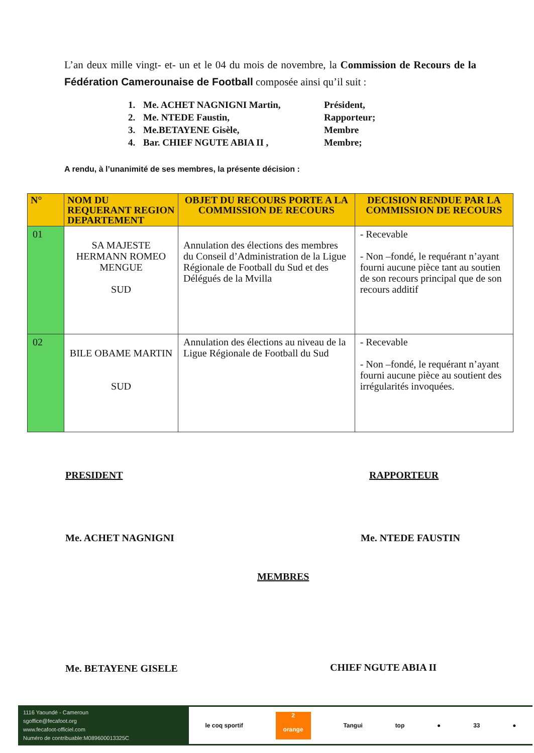L’an deux mille vingt- et- un et le 04 du mois de novembre, la Commission de Recours de la Fédération Camerounaise de Football composée ainsi qu’il suit :
1. Me. ACHET NAGNIGNI Martin, Président,
2. Me. NTEDE Faustin, Rapporteur;
3. Me.BETAYENE Gisèle, Membre
4. Bar. CHIEF NGUTE ABIA II , Membre;
A rendu, à l’unanimité de ses membres, la présente décision :
| N° | NOM DU REQUERANT REGION DEPARTEMENT | OBJET DU RECOURS PORTE A LA COMMISSION DE RECOURS | DECISION RENDUE PAR LA COMMISSION DE RECOURS |
| --- | --- | --- | --- |
| 01 | SA MAJESTE HERMANN ROMEO MENGUE SUD | Annulation des élections des membres du Conseil d’Administration de la Ligue Régionale de Football du Sud et des Délégués de la Mvilla | - Recevable - Non –fondé, le requérant n’ayant fourni aucune pièce tant au soutien de son recours principal que de son recours additif |
| 02 | BILE OBAME MARTIN SUD | Annulation des élections au niveau de la Ligue Régionale de Football du Sud | - Recevable - Non –fondé, le requérant n’ayant fourni aucune pièce au soutient des irrégularités invoquées. |
PRESIDENT RAPPORTEUR
Me. ACHET NAGNIGNI Me. NTEDE FAUSTIN
MEMBRES
Me. BETAYENE GISELE CHIEF NGUTE ABIA II
1116 Yaoundé - Cameroun
sgoffice@fecafoot.org
www.fecafoot-officiel.com
Numéro de contribuable:M089600013325C
le coq sportif
2
orange
Tangui top ● 33 ●